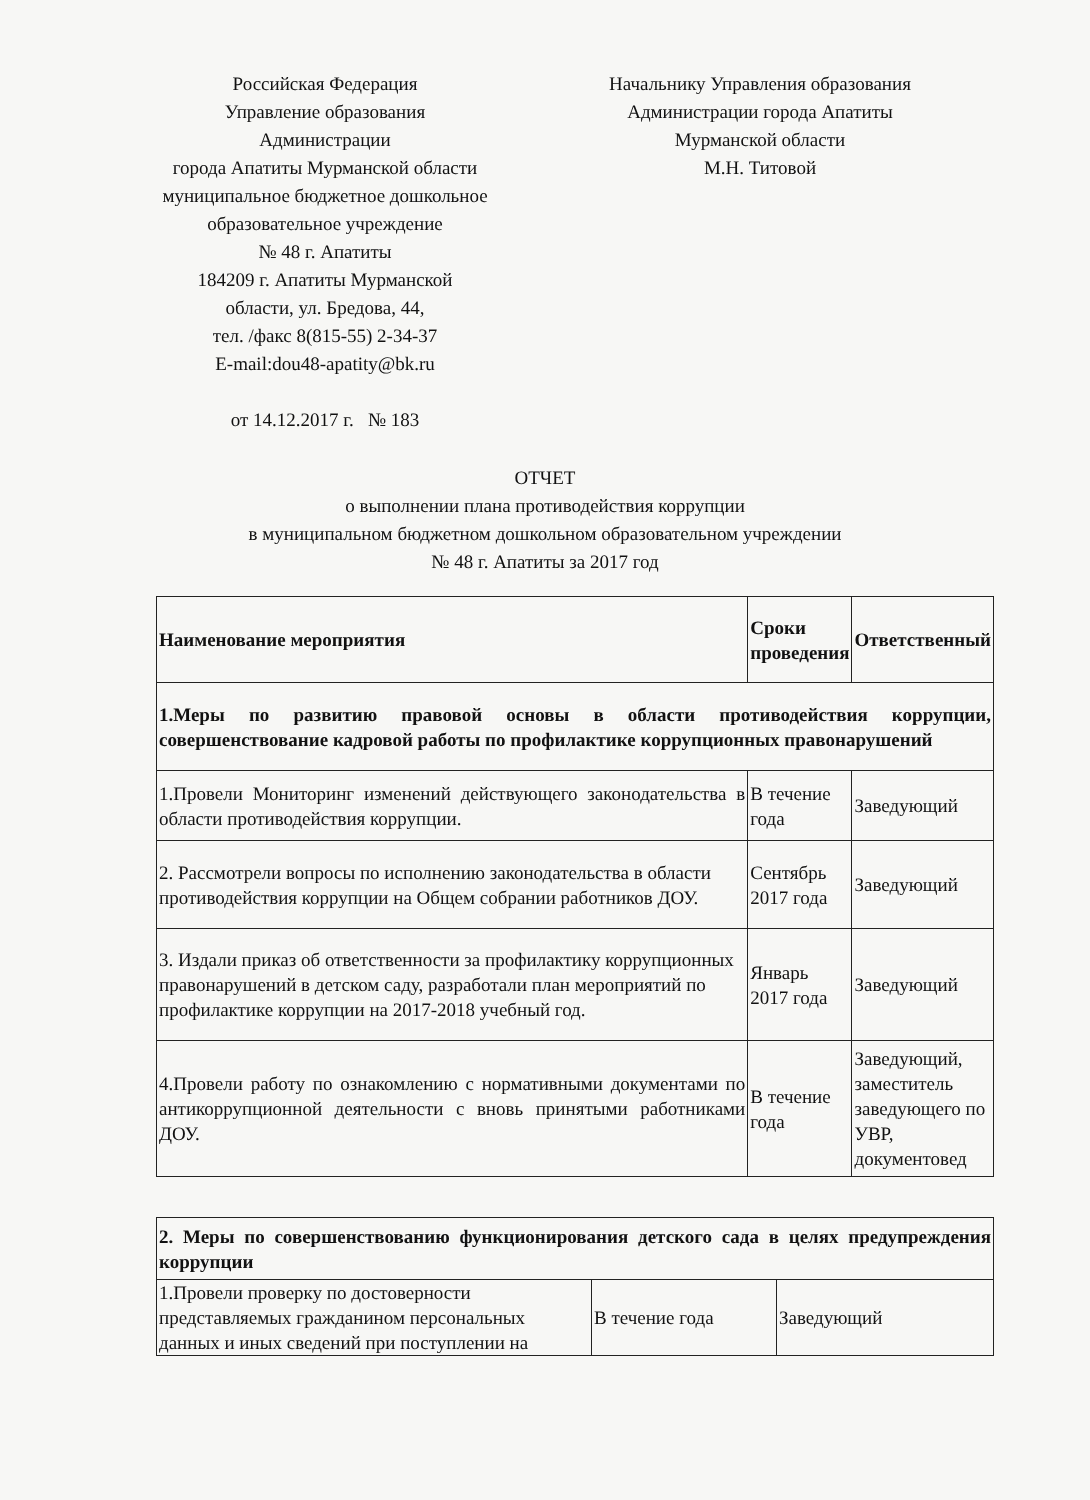Российская Федерация
Управление образования
Администрации
города Апатиты Мурманской области
муниципальное бюджетное дошкольное
образовательное учреждение
№ 48 г. Апатиты
184209 г. Апатиты Мурманской
области, ул. Бредова, 44,
тел. /факс 8(815-55) 2-34-37
E-mail:dou48-apatity@bk.ru
от 14.12.2017 г. № 183
Начальнику Управления образования
Администрации города Апатиты
Мурманской области
М.Н. Титовой
ОТЧЕТ
о выполнении плана противодействия коррупции
в муниципальном бюджетном дошкольном образовательном учреждении
№ 48 г. Апатиты за 2017 год
| Наименование мероприятия | Сроки проведения | Ответственный |
| --- | --- | --- |
| 1.Меры по развитию правовой основы в области противодействия коррупции, совершенствование кадровой работы по профилактике коррупционных правонарушений | | |
| 1.Провели Мониторинг изменений действующего законодательства в области противодействия коррупции. | В течение года | Заведующий |
| 2. Рассмотрели вопросы по исполнению законодательства в области противодействия коррупции на Общем собрании работников ДОУ. | Сентябрь 2017 года | Заведующий |
| 3. Издали приказ об ответственности за профилактику коррупционных правонарушений в детском саду, разработали план мероприятий по профилактике коррупции на 2017-2018 учебный год. | Январь 2017 года | Заведующий |
| 4.Провели работу по ознакомлению с нормативными документами по антикоррупционной деятельности с вновь принятыми работниками ДОУ. | В течение года | Заведующий, заместитель заведующего по УВР, документовед |
| 2. Меры по совершенствованию функционирования детского сада в целях предупреждения коррупции | | |
| --- | --- | --- |
| 1.Провели проверку по достоверности представляемых гражданином персональных данных и иных сведений при поступлении на | В течение года | Заведующий |